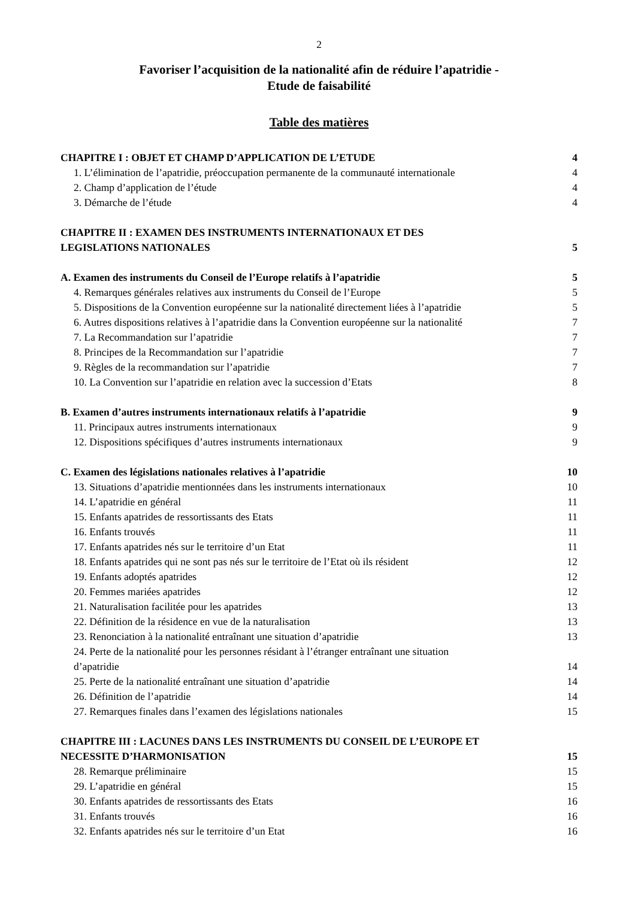2
Favoriser l’acquisition de la nationalité afin de réduire l’apatridie -
Etude de faisabilité
Table des matières
CHAPITRE I : OBJET ET CHAMP D’APPLICATION DE L’ETUDE 4
1. L’élimination de l’apatridie, préoccupation permanente de la communauté internationale 4
2. Champ d’application de l’étude 4
3. Démarche de l’étude 4
CHAPITRE II : EXAMEN DES INSTRUMENTS INTERNATIONAUX ET DES
LEGISLATIONS NATIONALES 5
A. Examen des instruments du Conseil de l’Europe relatifs à l’apatridie 5
4. Remarques générales relatives aux instruments du Conseil de l’Europe 5
5. Dispositions de la Convention européenne sur la nationalité directement liées à l’apatridie 5
6. Autres dispositions relatives à l’apatridie dans la Convention européenne sur la nationalité 7
7. La Recommandation sur l’apatridie 7
8. Principes de la Recommandation sur l’apatridie 7
9. Règles de la recommandation sur l’apatridie 7
10. La Convention sur l’apatridie en relation avec la succession d’Etats 8
B. Examen d’autres instruments internationaux relatifs à l’apatridie 9
11. Principaux autres instruments internationaux 9
12. Dispositions spécifiques d’autres instruments internationaux 9
C. Examen des législations nationales relatives à l’apatridie 10
13. Situations d’apatridie mentionnées dans les instruments internationaux 10
14. L’apatridie en général 11
15. Enfants apatrides de ressortissants des Etats 11
16. Enfants trouvés 11
17. Enfants apatrides nés sur le territoire d’un Etat 11
18. Enfants apatrides qui ne sont pas nés sur le territoire de l’Etat où ils résident 12
19. Enfants adoptés apatrides 12
20. Femmes mariées apatrides 12
21. Naturalisation facilitée pour les apatrides 13
22. Définition de la résidence en vue de la naturalisation 13
23. Renonciation à la nationalité entraînant une situation d’apatridie 13
24. Perte de la nationalité pour les personnes résidant à l’étranger entraînant une situation
d’apatridie 14
25. Perte de la nationalité entraînant une situation d’apatridie 14
26. Définition de l’apatridie 14
27. Remarques finales dans l’examen des législations nationales 15
CHAPITRE III : LACUNES DANS LES INSTRUMENTS DU CONSEIL DE L’EUROPE ET
NECESSITE D’HARMONISATION 15
28. Remarque préliminaire 15
29. L’apatridie en général 15
30. Enfants apatrides de ressortissants des Etats 16
31. Enfants trouvés 16
32. Enfants apatrides nés sur le territoire d’un Etat 16